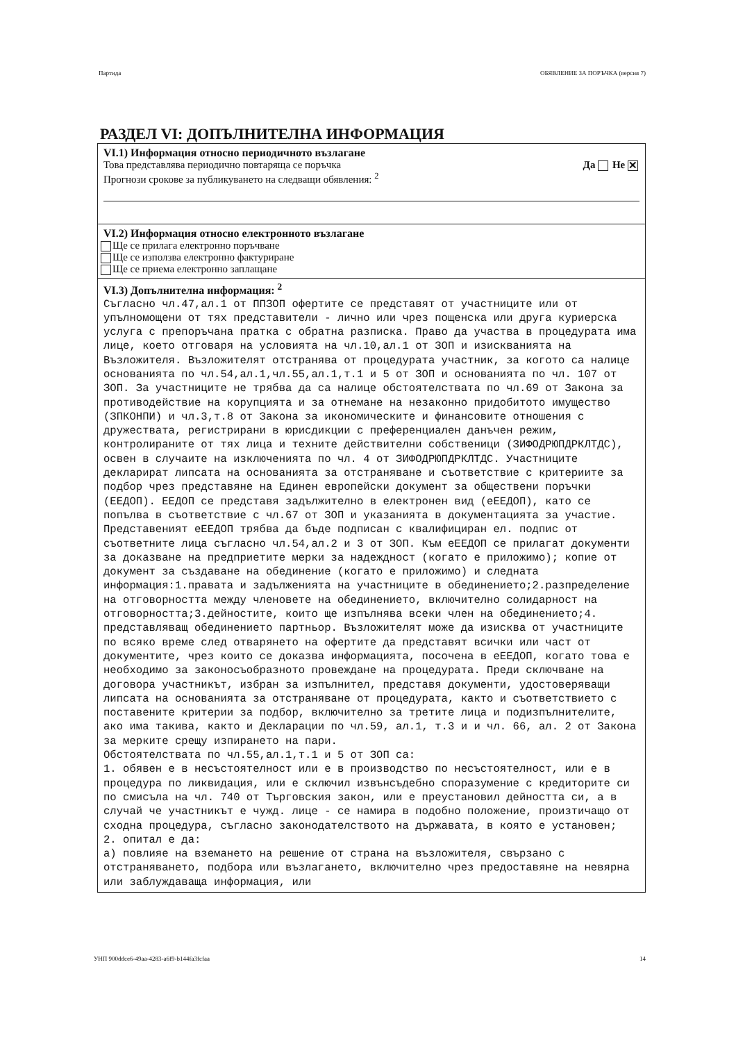Партида ОБЯВЛЕНИЕ ЗА ПОРЪЧКА (версия 7)
РАЗДЕЛ VI: ДОПЪЛНИТЕЛНА ИНФОРМАЦИЯ
VI.1) Информация относно периодичното възлагане
Това представлява периодично повтаряща се поръчка Да Не ✕
Прогнози срокове за публикуването на следващи обявления: <sup>2</sup>
VI.2) Информация относно електронното възлагане
Ще се прилага електронно поръчване
Ще се използва електронно фактуриране
Ще се приема електронно заплащане
VI.3) Допълнителна информация: <sup>2</sup>
Съгласно чл.47,ал.1 от ППЗОП офертите се представят от участниците или от упълномощени от тях представители - лично или чрез пощенска или друга куриерска услуга с препоръчана пратка с обратна разписка. Право да участва в процедурата има лице, което отговаря на условията на чл.10,ал.1 от ЗОП и изискванията на Възложителя. Възложителят отстранява от процедурата участник, за когото са налице основанията по чл.54,ал.1,чл.55,ал.1,т.1 и 5 от ЗОП и основанията по чл. 107 от ЗОП. За участниците не трябва да са налице обстоятелствата по чл.69 от Закона за противодействие на корупцията и за отнемане на незаконно придобитото имущество (ЗПКОНПИ) и чл.3,т.8 от Закона за икономическите и финансовите отношения с дружествата, регистрирани в юрисдикции с преференциален данъчен режим, контролираните от тях лица и техните действителни собственици (ЗИФОДРЮПДРКЛТДС), освен в случаите на изключенията по чл. 4 от ЗИФОДРЮПДРКЛТДС. Участниците декларират липсата на основанията за отстраняване и съответствие с критериите за подбор чрез представяне на Единен европейски документ за обществени поръчки (ЕЕДОП). ЕЕДОП се представя задължително в електронен вид (еЕЕДОП), като се попълва в съответствие с чл.67 от ЗОП и указанията в документацията за участие. Представеният еЕЕДОП трябва да бъде подписан с квалифициран ел. подпис от съответните лица съгласно чл.54,ал.2 и 3 от ЗОП. Към еЕЕДОП се прилагат документи за доказване на предприетите мерки за надеждност (когато е приложимо); копие от документ за създаване на обединение (когато е приложимо) и следната информация:1.правата и задълженията на участниците в обединението;2.разпределение на отговорността между членовете на обединението, включително солидарност на отговорността;3.дейностите, които ще изпълнява всеки член на обединението;4. представляващ обединението партньор. Възложителят може да изисква от участниците по всяко време след отварянето на офертите да представят всички или част от документите, чрез които се доказва информацията, посочена в еЕЕДОП, когато това е необходимо за законосъобразното провеждане на процедурата. Преди сключване на договора участникът, избран за изпълнител, представя документи, удостоверяващи липсата на основанията за отстраняване от процедурата, както и съответствието с поставените критерии за подбор, включително за третите лица и подизпълнителите, ако има такива, както и Декларации по чл.59, ал.1, т.3 и и чл. 66, ал. 2 от Закона за мерките срещу изпирането на пари. Обстоятелствата по чл.55,ал.1,т.1 и 5 от ЗОП са: 1. обявен е в несъстоятелност или е в производство по несъстоятелност, или е в процедура по ликвидация, или е сключил извънсъдебно споразумение с кредиторите си по смисъла на чл. 740 от Търговския закон, или е преустановил дейността си, а в случай че участникът е чужд. лице - се намира в подобно положение, произтичащо от сходна процедура, съгласно законодателството на държавата, в която е установен; 2. опитал е да: а) повлияе на вземането на решение от страна на възложителя, свързано с отстраняването, подбора или възлагането, включително чрез предоставяне на невярна или заблуждаваща информация, или
УНП 900ddce6-49aa-4283-a6f9-b144fa3fcfaa 14